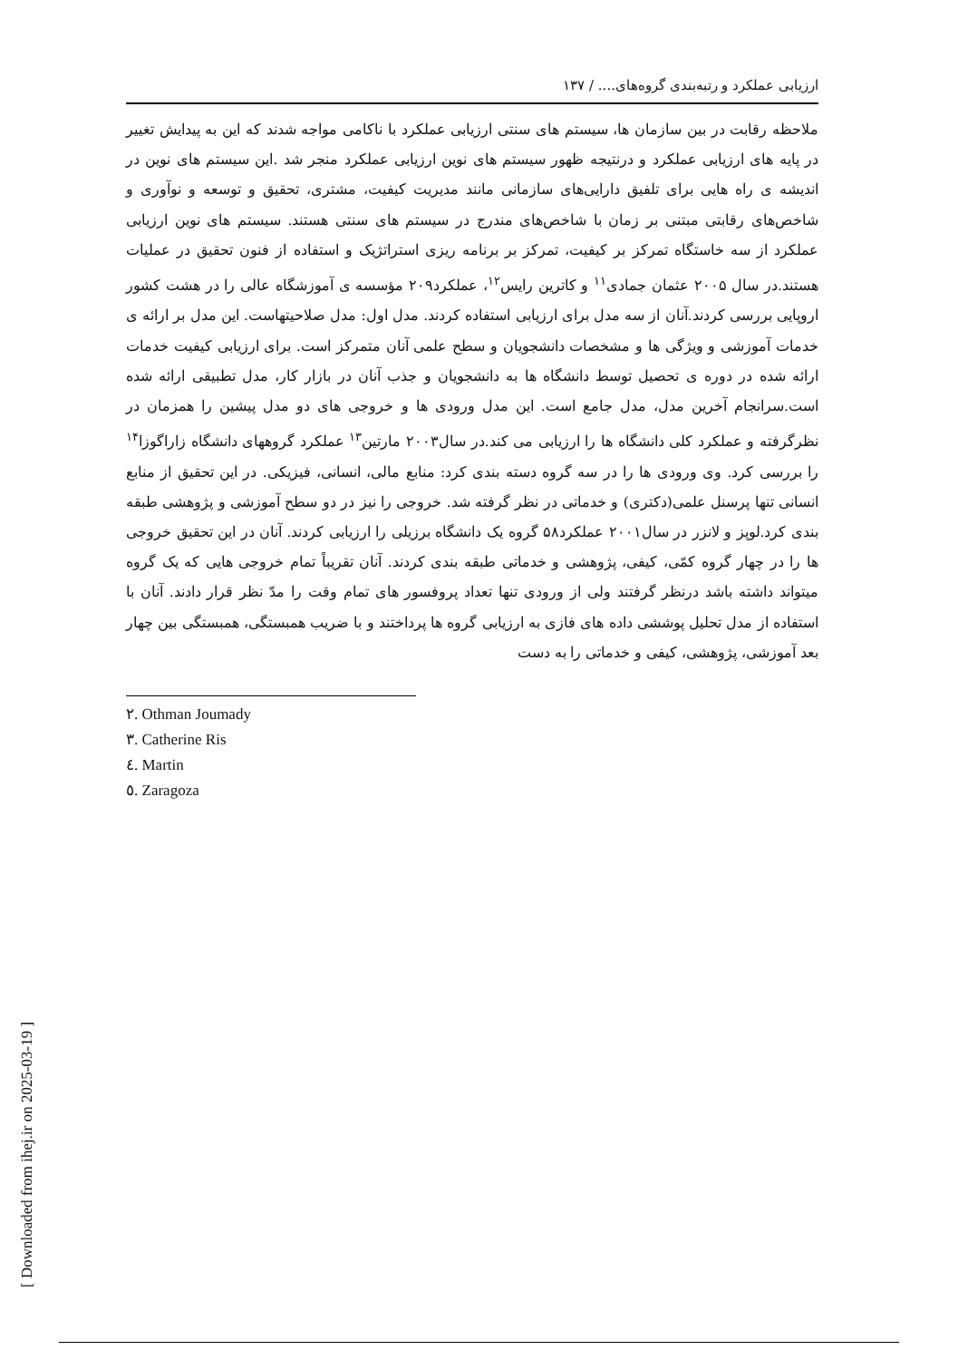[ Downloaded from ihej.ir on 2025-03-19 ]
ارزیابی عملکرد و رتبه‌بندی گروه‌های.... / ۱۳۷
ملاحظه رقابت در بین سازمان ها، سیستم های سنتی ارزیابی عملکرد با ناکامی مواجه شدند که این به پیدایش تغییر در پایه های ارزیابی عملکرد و درنتیجه ظهور سیستم های نوین ارزیابی عملکرد منجر شد .این سیستم های نوین در اندیشه ی راه هایی برای تلفیق دارایی‌های سازمانی مانند مدیریت کیفیت، مشتری، تحقیق و توسعه و نوآوری و شاخص‌های رقابتی مبتنی بر زمان با شاخص‌های مندرج در سیستم های سنتی هستند. سیستم های نوین ارزیابی عملکرد از سه خاستگاه تمرکز بر کیفیت، تمرکز بر برنامه ریزی استراتژیک و استفاده از فنون تحقیق در عملیات هستند.در سال ۲۰۰۵ عثمان جمادی<sup>۱۱</sup> و کاترین رایس<sup>۱۲</sup>، عملکرد۲۰۹ مؤسسه ی آموزشگاه عالی را در هشت کشور اروپایی بررسی کردند.آنان از سه مدل برای ارزیابی استفاده کردند. مدل اول: مدل صلاحیتهاست. این مدل بر ارائه ی خدمات آموزشی و ویژگی ها و مشخصات دانشجویان و سطح علمی آنان متمرکز است. برای ارزیابی کیفیت خدمات ارائه شده در دوره ی تحصیل توسط دانشگاه ها به دانشجویان و جذب آنان در بازار کار، مدل تطبیقی ارائه شده است.سرانجام آخرین مدل، مدل جامع است. این مدل ورودی ها و خروجی های دو مدل پیشین را همزمان در نظرگرفته و عملکرد کلی دانشگاه ها را ارزیابی می کند.در سال۲۰۰۳ مارتین<sup>۱۳</sup> عملکرد گروههای دانشگاه زاراگوزا<sup>۱۴</sup> را بررسی کرد. وی ورودی ها را در سه گروه دسته بندی کرد: منابع مالی، انسانی، فیزیکی. در این تحقیق از منابع انسانی تنها پرسنل علمی(دکتری) و خدماتی در نظر گرفته شد. خروجی را نیز در دو سطح آموزشی و پژوهشی طبقه بندی کرد.لوپز و لانزر در سال۲۰۰۱ عملکرد۵۸ گروه یک دانشگاه برزیلی را ارزیابی کردند. آنان در این تحقیق خروجی ها را در چهار گروه کمّی، کیفی، پژوهشی و خدماتی طبقه بندی کردند. آنان تقریباً تمام خروجی هایی که یک گروه میتواند داشته باشد درنظر گرفتند ولی از ورودی تنها تعداد پروفسور های تمام وقت را مدّ نظر قرار دادند. آنان با استفاده از مدل تحلیل پوششی داده های فازی به ارزیابی گروه ها پرداختند و با ضریب همبستگی، همبستگی بین چهار بعد آموزشی، پژوهشی، کیفی و خدماتی را به دست
٢. Othman Joumady
٣. Catherine Ris
٤. Martin
٥. Zaragoza